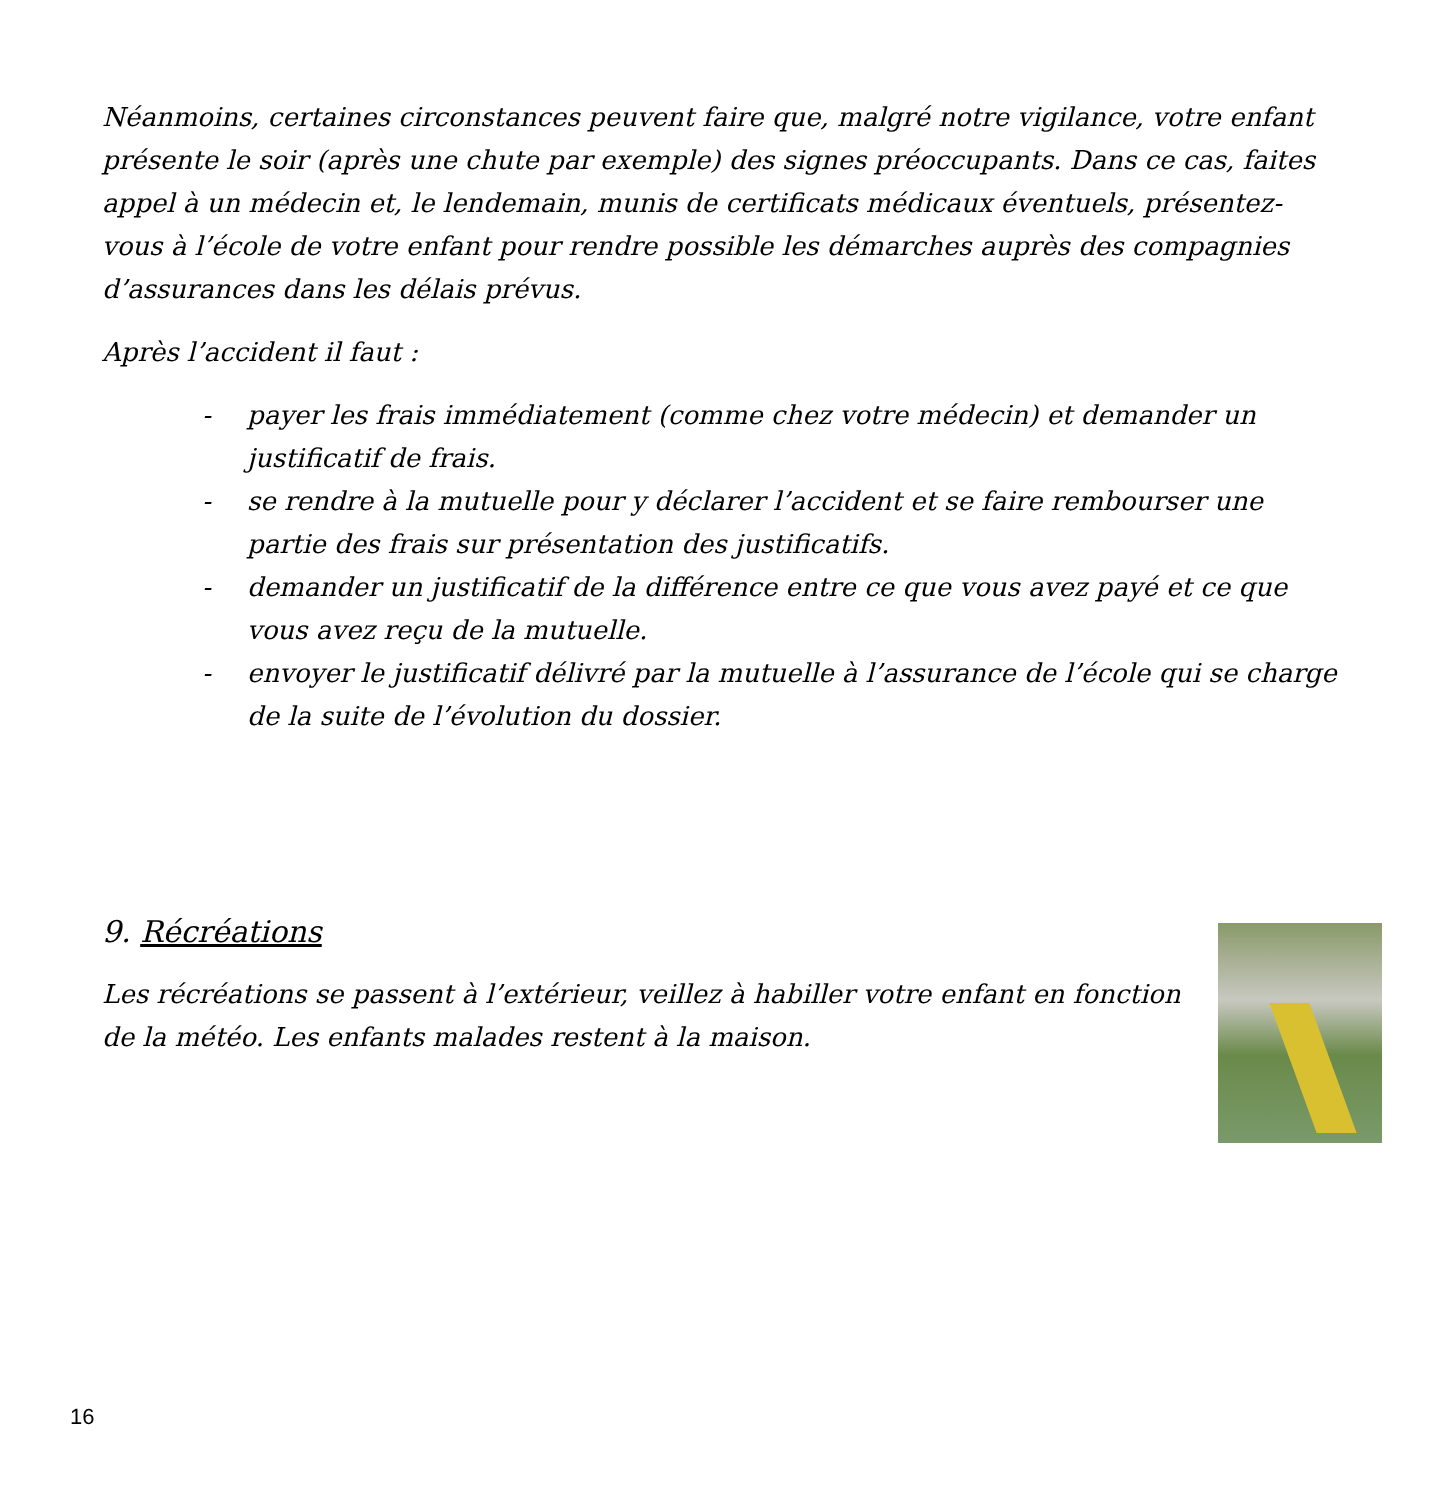Néanmoins, certaines circonstances peuvent faire que, malgré notre vigilance, votre enfant présente le soir (après une chute par exemple) des signes préoccupants. Dans ce cas, faites appel à un médecin et, le lendemain, munis de certificats médicaux éventuels, présentez-vous à l’école de votre enfant pour rendre possible les démarches auprès des compagnies d’assurances dans les délais prévus.
Après l’accident il faut :
- payer les frais immédiatement (comme chez votre médecin) et demander un justificatif de frais.
- se rendre à la mutuelle pour y déclarer l’accident et se faire rembourser une partie des frais sur présentation des justificatifs.
- demander un justificatif de la différence entre ce que vous avez payé et ce que vous avez reçu de la mutuelle.
- envoyer le justificatif délivré par la mutuelle à l’assurance de l’école qui se charge de la suite de l’évolution du dossier.
9. Récréations
Les récréations se passent à l’extérieur, veillez à habiller votre enfant en fonction de la météo. Les enfants malades restent à la maison.
16